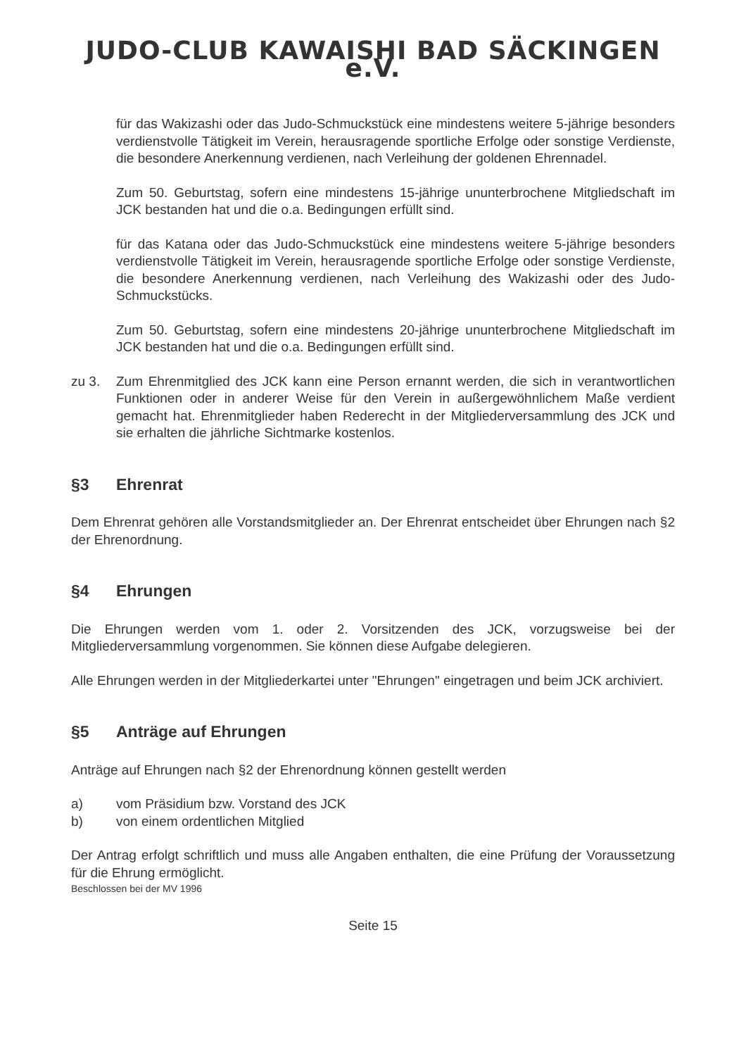JUDO-CLUB KAWAISHI BAD SÄCKINGEN e.V.
für das Wakizashi oder das Judo-Schmuckstück eine mindestens weitere 5-jährige besonders verdienstvolle Tätigkeit im Verein, herausragende sportliche Erfolge oder sonstige Verdienste, die besondere Anerkennung verdienen, nach Verleihung der goldenen Ehrennadel.
Zum 50. Geburtstag, sofern eine mindestens 15-jährige ununterbrochene Mitgliedschaft im JCK bestanden hat und die o.a. Bedingungen erfüllt sind.
für das Katana oder das Judo-Schmuckstück eine mindestens weitere 5-jährige besonders verdienstvolle Tätigkeit im Verein, herausragende sportliche Erfolge oder sonstige Verdienste, die besondere Anerkennung verdienen, nach Verleihung des Wakizashi oder des Judo-Schmuckstücks.
Zum 50. Geburtstag, sofern eine mindestens 20-jährige ununterbrochene Mitgliedschaft im JCK bestanden hat und die o.a. Bedingungen erfüllt sind.
zu 3. Zum Ehrenmitglied des JCK kann eine Person ernannt werden, die sich in verantwortlichen Funktionen oder in anderer Weise für den Verein in außergewöhnlichem Maße verdient gemacht hat. Ehrenmitglieder haben Rederecht in der Mitgliederversammlung des JCK und sie erhalten die jährliche Sichtmarke kostenlos.
§3 Ehrenrat
Dem Ehrenrat gehören alle Vorstandsmitglieder an. Der Ehrenrat entscheidet über Ehrungen nach §2 der Ehrenordnung.
§4 Ehrungen
Die Ehrungen werden vom 1. oder 2. Vorsitzenden des JCK, vorzugsweise bei der Mitgliederversammlung vorgenommen. Sie können diese Aufgabe delegieren.
Alle Ehrungen werden in der Mitgliederkartei unter "Ehrungen" eingetragen und beim JCK archiviert.
§5 Anträge auf Ehrungen
Anträge auf Ehrungen nach §2 der Ehrenordnung können gestellt werden
a) vom Präsidium bzw. Vorstand des JCK
b) von einem ordentlichen Mitglied
Der Antrag erfolgt schriftlich und muss alle Angaben enthalten, die eine Prüfung der Voraussetzung für die Ehrung ermöglicht.
Beschlossen bei der MV 1996
Seite 15